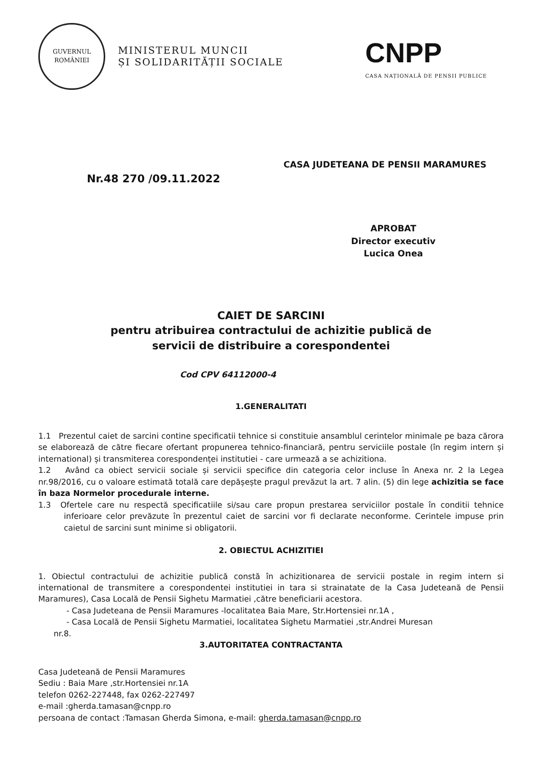GUVERNUL
ROMÂNIEI
MINISTERUL MUNCII
ȘI SOLIDARITĂȚII SOCIALE
CNPP
CASA NAȚIONALĂ DE PENSII PUBLICE
CASA JUDETEANA DE PENSII MARAMURES
Nr.48 270 /09.11.2022
APROBAT
Director executiv
Lucica Onea
CAIET DE SARCINI
pentru atribuirea contractului de achizitie publică de
servicii de distribuire a corespondentei
Cod CPV 64112000-4
1.GENERALITATI
1.1 Prezentul caiet de sarcini contine specificatii tehnice si constituie ansamblul cerintelor minimale pe baza cărora se elaborează de către fiecare ofertant propunerea tehnico-financiară, pentru serviciile postale (în regim intern și international) și transmiterea corespondenței institutiei - care urmează a se achizitiona.
1.2 Având ca obiect servicii sociale și servicii specifice din categoria celor incluse în Anexa nr. 2 la Legea nr.98/2016, cu o valoare estimată totală care depășește pragul prevăzut la art. 7 alin. (5) din lege achizitia se face în baza Normelor procedurale interne.
1.3 Ofertele care nu respectă specificatiile si/sau care propun prestarea serviciilor postale în conditii tehnice inferioare celor prevăzute în prezentul caiet de sarcini vor fi declarate neconforme. Cerintele impuse prin caietul de sarcini sunt minime si obligatorii.
2. OBIECTUL ACHIZITIEI
1. Obiectul contractului de achizitie publică constă în achizitionarea de servicii postale in regim intern si international de transmitere a corespondentei institutiei in tara si strainatate de la Casa Judeteană de Pensii Maramures), Casa Locală de Pensii Sighetu Marmatiei ,către beneficiarii acestora.
- Casa Judeteana de Pensii Maramures -localitatea Baia Mare, Str.Hortensiei nr.1A ,
- Casa Locală de Pensii Sighetu Marmatiei, localitatea Sighetu Marmatiei ,str.Andrei Muresan
nr.8.
3.AUTORITATEA CONTRACTANTA
Casa Judeteană de Pensii Maramures
Sediu : Baia Mare ,str.Hortensiei nr.1A
telefon 0262-227448, fax 0262-227497
e-mail :gherda.tamasan@cnpp.ro
persoana de contact :Tamasan Gherda Simona, e-mail: gherda.tamasan@cnpp.ro